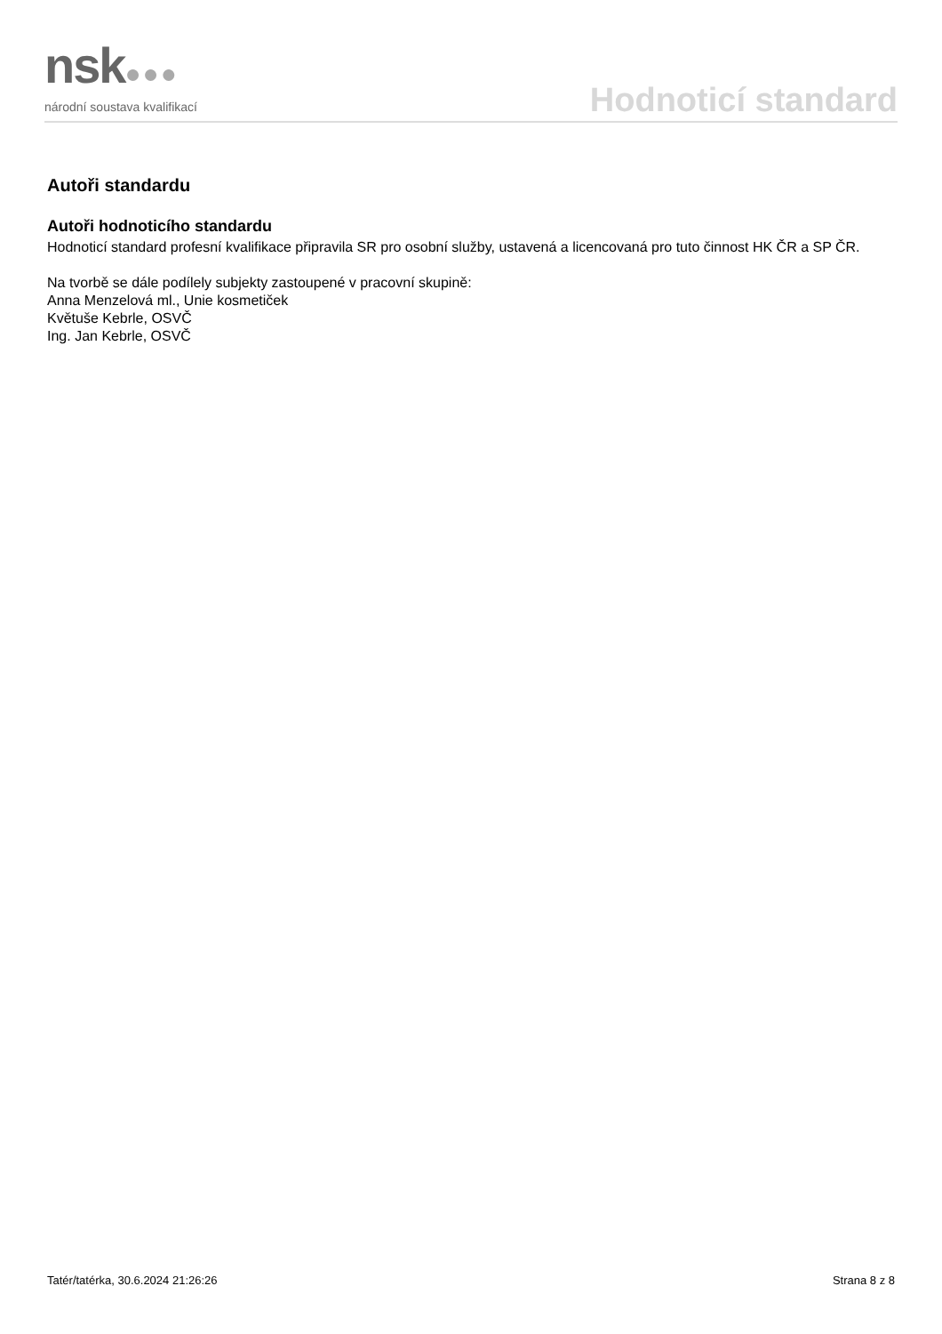nsk●●●
národní soustava kvalifikací
Hodnoticí standard
Autoři standardu
Autoři hodnoticího standardu
Hodnoticí standard profesní kvalifikace připravila SR pro osobní služby, ustavená a licencovaná pro tuto činnost HK ČR a SP ČR.
Na tvorbě se dále podílely subjekty zastoupené v pracovní skupině:
Anna Menzelová ml., Unie kosmetiček
Květuše Kebrle, OSVČ
Ing. Jan Kebrle, OSVČ
Tatér/tatérka, 30.6.2024 21:26:26 Strana 8 z 8